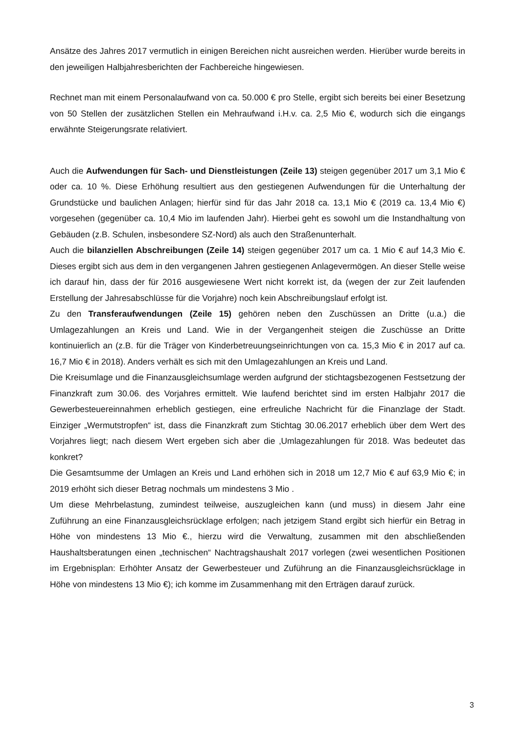Ansätze des Jahres 2017 vermutlich in einigen Bereichen nicht ausreichen werden. Hierüber wurde bereits in den jeweiligen Halbjahresberichten der Fachbereiche hingewiesen.
Rechnet man mit einem Personalaufwand von ca. 50.000 € pro Stelle, ergibt sich bereits bei einer Besetzung von 50 Stellen der zusätzlichen Stellen ein Mehraufwand i.H.v. ca. 2,5 Mio €, wodurch sich die eingangs erwähnte Steigerungsrate relativiert.
Auch die Aufwendungen für Sach- und Dienstleistungen (Zeile 13) steigen gegenüber 2017 um 3,1 Mio € oder ca. 10 %. Diese Erhöhung resultiert aus den gestiegenen Aufwendungen für die Unterhaltung der Grundstücke und baulichen Anlagen; hierfür sind für das Jahr 2018 ca. 13,1 Mio € (2019 ca. 13,4 Mio €) vorgesehen (gegenüber ca. 10,4 Mio im laufenden Jahr). Hierbei geht es sowohl um die Instandhaltung von Gebäuden (z.B. Schulen, insbesondere SZ-Nord) als auch den Straßenunterhalt.
Auch die bilanziellen Abschreibungen (Zeile 14) steigen gegenüber 2017 um ca. 1 Mio € auf 14,3 Mio €. Dieses ergibt sich aus dem in den vergangenen Jahren gestiegenen Anlagevermögen. An dieser Stelle weise ich darauf hin, dass der für 2016 ausgewiesene Wert nicht korrekt ist, da (wegen der zur Zeit laufenden Erstellung der Jahresabschlüsse für die Vorjahre) noch kein Abschreibungslauf erfolgt ist.
Zu den Transferaufwendungen (Zeile 15) gehören neben den Zuschüssen an Dritte (u.a.) die Umlagezahlungen an Kreis und Land. Wie in der Vergangenheit steigen die Zuschüsse an Dritte kontinuierlich an (z.B. für die Träger von Kinderbetreuungseinrichtungen von ca. 15,3 Mio € in 2017 auf ca. 16,7 Mio € in 2018). Anders verhält es sich mit den Umlagezahlungen an Kreis und Land.
Die Kreisumlage und die Finanzausgleichsumlage werden aufgrund der stichtagsbezogenen Festsetzung der Finanzkraft zum 30.06. des Vorjahres ermittelt. Wie laufend berichtet sind im ersten Halbjahr 2017 die Gewerbesteuereinnahmen erheblich gestiegen, eine erfreuliche Nachricht für die Finanzlage der Stadt. Einziger „Wermutstropfen“ ist, dass die Finanzkraft zum Stichtag 30.06.2017 erheblich über dem Wert des Vorjahres liegt; nach diesem Wert ergeben sich aber die ‚Umlagezahlungen für 2018. Was bedeutet das konkret?
Die Gesamtsumme der Umlagen an Kreis und Land erhöhen sich in 2018 um 12,7 Mio € auf 63,9 Mio €; in 2019 erhöht sich dieser Betrag nochmals um mindestens 3 Mio .
Um diese Mehrbelastung, zumindest teilweise, auszugleichen kann (und muss) in diesem Jahr eine Zuführung an eine Finanzausgleichsrücklage erfolgen; nach jetzigem Stand ergibt sich hierfür ein Betrag in Höhe von mindestens 13 Mio €., hierzu wird die Verwaltung, zusammen mit den abschließenden Haushaltsberatungen einen „technischen“ Nachtragshaushalt 2017 vorlegen (zwei wesentlichen Positionen im Ergebnisplan: Erhöhter Ansatz der Gewerbesteuer und Zuführung an die Finanzausgleichsrücklage in Höhe von mindestens 13 Mio €); ich komme im Zusammenhang mit den Erträgen darauf zurück.
3